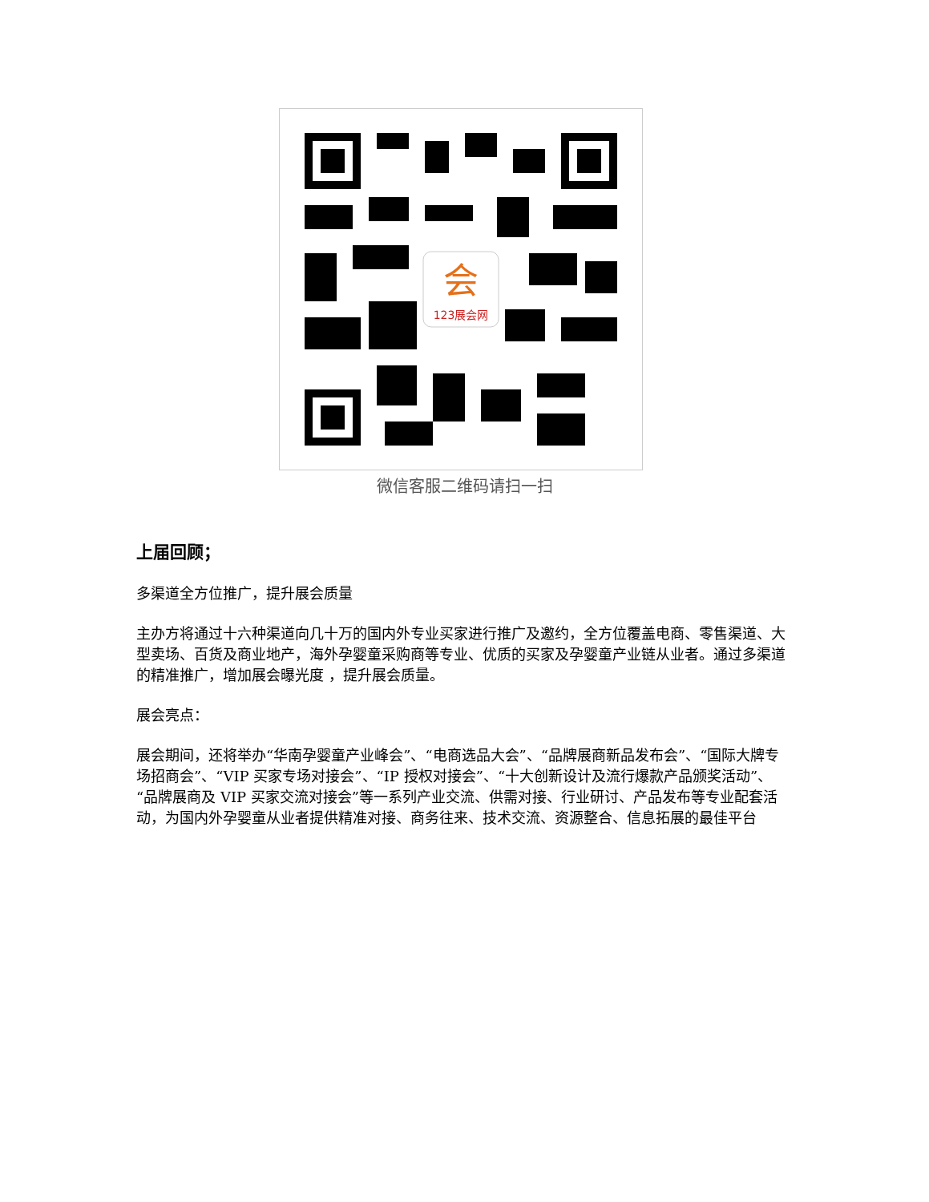会
123展会网
微信客服二维码请扫一扫
上届回顾；
多渠道全方位推广，提升展会质量
主办方将通过十六种渠道向几十万的国内外专业买家进行推广及邀约，全方位覆盖电商、零售渠道、大型卖场、百货及商业地产，海外孕婴童采购商等专业、优质的买家及孕婴童产业链从业者。通过多渠道的精准推广，增加展会曝光度 ，提升展会质量。
展会亮点：
展会期间，还将举办“华南孕婴童产业峰会”、“电商选品大会”、“品牌展商新品发布会”、“国际大牌专场招商会”、“VIP 买家专场对接会”、“IP 授权对接会”、“十大创新设计及流行爆款产品颁奖活动”、“品牌展商及 VIP 买家交流对接会”等一系列产业交流、供需对接、行业研讨、产品发布等专业配套活动，为国内外孕婴童从业者提供精准对接、商务往来、技术交流、资源整合、信息拓展的最佳平台